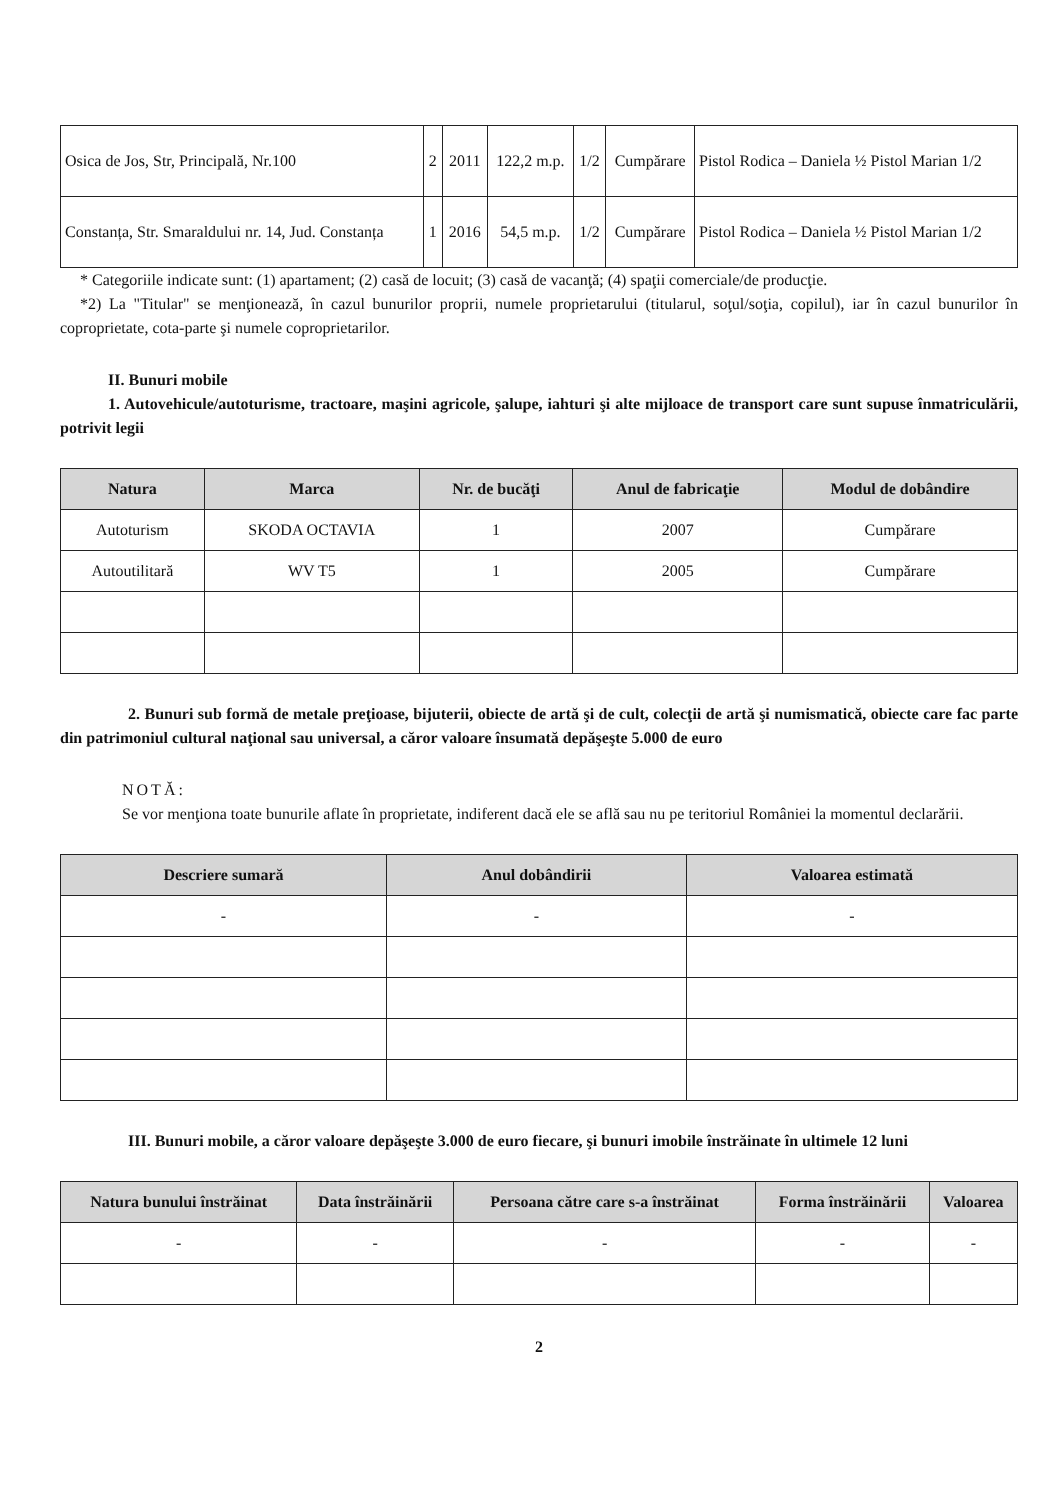| Osica de Jos, Str, Principală, Nr.100 | 2 | 2011 | 122,2 m.p. | 1/2 | Cumpărare | Pistol Rodica – Daniela ½ Pistol Marian 1/2 |
| Constanța, Str. Smaraldului nr. 14, Jud. Constanța | 1 | 2016 | 54,5 m.p. | 1/2 | Cumpărare | Pistol Rodica – Daniela ½ Pistol Marian 1/2 |
* Categoriile indicate sunt: (1) apartament; (2) casă de locuit; (3) casă de vacanţă; (4) spaţii comerciale/de producţie.
*2) La "Titular" se menţionează, în cazul bunurilor proprii, numele proprietarului (titularul, soţul/soţia, copilul), iar în cazul bunurilor în coproprietate, cota-parte şi numele coproprietarilor.
II. Bunuri mobile
1. Autovehicule/autoturisme, tractoare, maşini agricole, şalupe, iahturi şi alte mijloace de transport care sunt supuse înmatriculării, potrivit legii
| Natura | Marca | Nr. de bucăţi | Anul de fabricaţie | Modul de dobândire |
| --- | --- | --- | --- | --- |
| Autoturism | SKODA OCTAVIA | 1 | 2007 | Cumpărare |
| Autoutilitară | WV T5 | 1 | 2005 | Cumpărare |
2. Bunuri sub formă de metale preţioase, bijuterii, obiecte de artă şi de cult, colecţii de artă şi numismatică, obiecte care fac parte din patrimoniul cultural naţional sau universal, a căror valoare însumată depăşeşte 5.000 de euro
NOTĂ:
Se vor menţiona toate bunurile aflate în proprietate, indiferent dacă ele se află sau nu pe teritoriul României la momentul declarării.
| Descriere sumară | Anul dobândirii | Valoarea estimată |
| --- | --- | --- |
| - | - | - |
III. Bunuri mobile, a căror valoare depăşeşte 3.000 de euro fiecare, şi bunuri imobile înstrăinate în ultimele 12 luni
| Natura bunului înstrăinat | Data înstrăinării | Persoana către care s-a înstrăinat | Forma înstrăinării | Valoarea |
| --- | --- | --- | --- | --- |
| - | - | - | - | - |
2